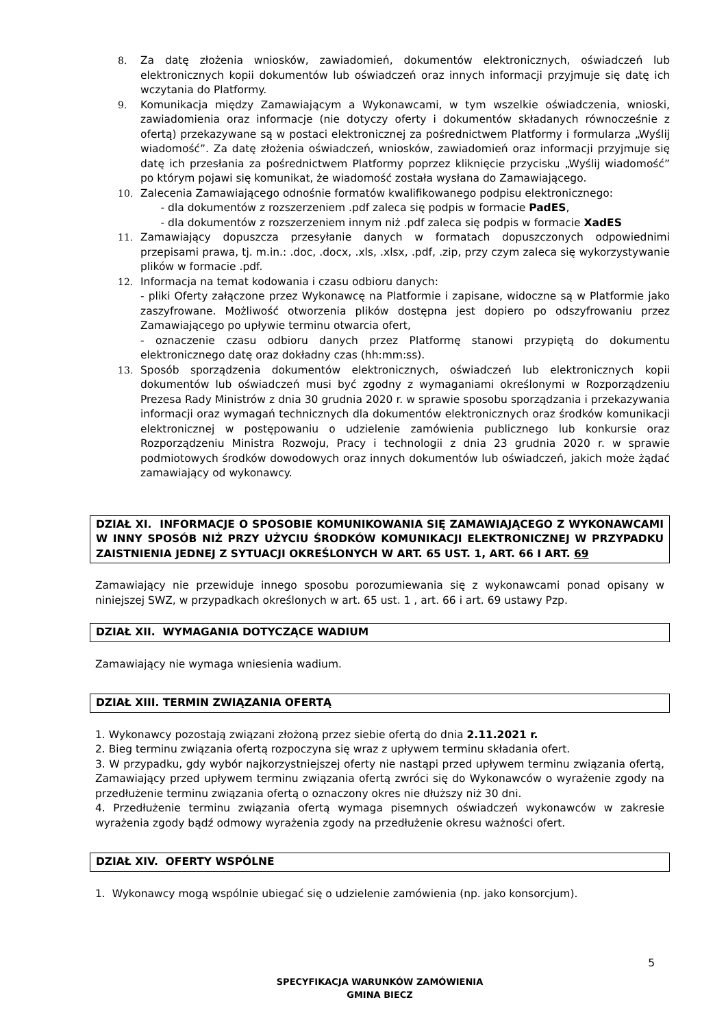8. Za datę złożenia wniosków, zawiadomień, dokumentów elektronicznych, oświadczeń lub elektronicznych kopii dokumentów lub oświadczeń oraz innych informacji przyjmuje się datę ich wczytania do Platformy.
9. Komunikacja między Zamawiającym a Wykonawcami, w tym wszelkie oświadczenia, wnioski, zawiadomienia oraz informacje (nie dotyczy oferty i dokumentów składanych równocześnie z ofertą) przekazywane są w postaci elektronicznej za pośrednictwem Platformy i formularza „Wyślij wiadomość”. Za datę złożenia oświadczeń, wniosków, zawiadomień oraz informacji przyjmuje się datę ich przesłania za pośrednictwem Platformy poprzez kliknięcie przycisku „Wyślij wiadomość” po którym pojawi się komunikat, że wiadomość została wysłana do Zamawiającego.
10. Zalecenia Zamawiającego odnośnie formatów kwalifikowanego podpisu elektronicznego:
- dla dokumentów z rozszerzeniem .pdf zaleca się podpis w formacie PadES,
- dla dokumentów z rozszerzeniem innym niż .pdf zaleca się podpis w formacie XadES
11. Zamawiający dopuszcza przesyłanie danych w formatach dopuszczonych odpowiednimi przepisami prawa, tj. m.in.: .doc, .docx, .xls, .xlsx, .pdf, .zip, przy czym zaleca się wykorzystywanie plików w formacie .pdf.
12. Informacja na temat kodowania i czasu odbioru danych:
- pliki Oferty załączone przez Wykonawcę na Platformie i zapisane, widoczne są w Platformie jako zaszyfrowane. Możliwość otworzenia plików dostępna jest dopiero po odszyfrowaniu przez Zamawiającego po upływie terminu otwarcia ofert,
- oznaczenie czasu odbioru danych przez Platformę stanowi przypiętą do dokumentu elektronicznego datę oraz dokładny czas (hh:mm:ss).
13. Sposób sporządzenia dokumentów elektronicznych, oświadczeń lub elektronicznych kopii dokumentów lub oświadczeń musi być zgodny z wymaganiami określonymi w Rozporządzeniu Prezesa Rady Ministrów z dnia 30 grudnia 2020 r. w sprawie sposobu sporządzania i przekazywania informacji oraz wymagań technicznych dla dokumentów elektronicznych oraz środków komunikacji elektronicznej w postępowaniu o udzielenie zamówienia publicznego lub konkursie oraz Rozporządzeniu Ministra Rozwoju, Pracy i technologii z dnia 23 grudnia 2020 r. w sprawie podmiotowych środków dowodowych oraz innych dokumentów lub oświadczeń, jakich może żądać zamawiający od wykonawcy.
DZIAŁ XI. INFORMACJE O SPOSOBIE KOMUNIKOWANIA SIĘ ZAMAWIAJĄCEGO Z WYKONAWCAMI W INNY SPOSÓB NIŻ PRZY UŻYCIU ŚRODKÓW KOMUNIKACJI ELEKTRONICZNEJ W PRZYPADKU ZAISTNIENIA JEDNEJ Z SYTUACJI OKREŚLONYCH W ART. 65 UST. 1, ART. 66 I ART. 69
Zamawiający nie przewiduje innego sposobu porozumiewania się z wykonawcami ponad opisany w niniejszej SWZ, w przypadkach określonych w art. 65 ust. 1 , art. 66 i art. 69 ustawy Pzp.
DZIAŁ XII. WYMAGANIA DOTYCZĄCE WADIUM
Zamawiający nie wymaga wniesienia wadium.
DZIAŁ XIII. TERMIN ZWIĄZANIA OFERTĄ
1. Wykonawcy pozostają związani złożoną przez siebie ofertą do dnia 2.11.2021 r.
2. Bieg terminu związania ofertą rozpoczyna się wraz z upływem terminu składania ofert.
3. W przypadku, gdy wybór najkorzystniejszej oferty nie nastąpi przed upływem terminu związania ofertą, Zamawiający przed upływem terminu związania ofertą zwróci się do Wykonawców o wyrażenie zgody na przedłużenie terminu związania ofertą o oznaczony okres nie dłuższy niż 30 dni.
4. Przedłużenie terminu związania ofertą wymaga pisemnych oświadczeń wykonawców w zakresie wyrażenia zgody bądź odmowy wyrażenia zgody na przedłużenie okresu ważności ofert.
DZIAŁ XIV. OFERTY WSPÓLNE
1. Wykonawcy mogą wspólnie ubiegać się o udzielenie zamówienia (np. jako konsorcjum).
5
SPECYFIKACJA WARUNKÓW ZAMÓWIENIA
GMINA BIECZ